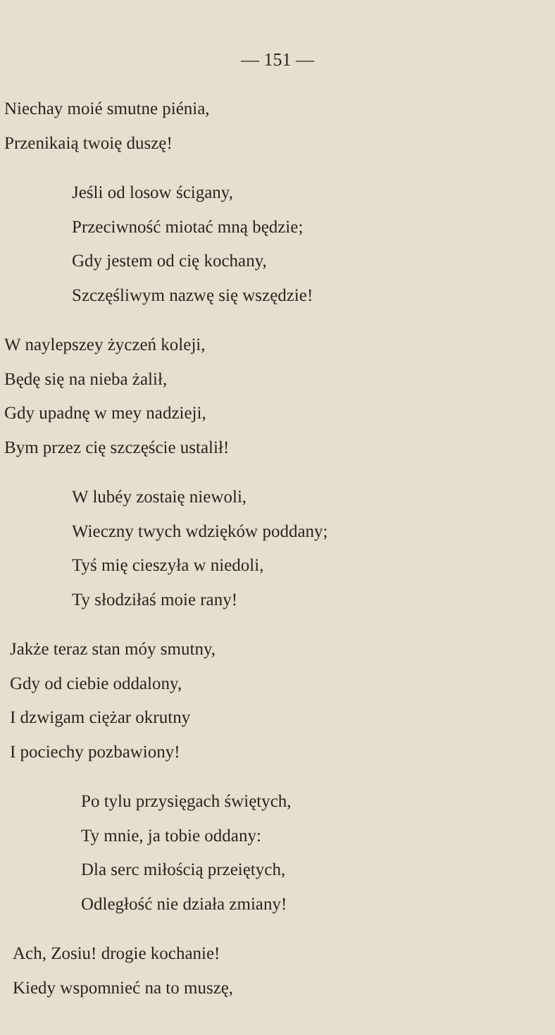— 151 —
Niechay moié smutne piénia,
Przenikaią twoię duszę!
Jeśli od losow ścigany,
Przeciwność miotać mną będzie;
Gdy jestem od cię kochany,
Szczęśliwym nazwę się wszędzie!
W naylepszey życzeń koleji,
Będę się na nieba żalił,
Gdy upadnę w mey nadzieji,
Bym przez cię szczęście ustalił!
W lubéy zostaię niewoli,
Wieczny twych wdzięków poddany;
Tyś mię cieszyła w niedoli,
Ty słodziłaś moie rany!
Jakże teraz stan móy smutny,
Gdy od ciebie oddalony,
I dzwigam ciężar okrutny
I pociechy pozbawiony!
Po tylu przysięgach świętych,
Ty mnie, ja tobie oddany:
Dla serc miłością przeiętych,
Odległość nie działa zmiany!
Ach, Zosiu! drogie kochanie!
Kiedy wspomnieć na to muszę,